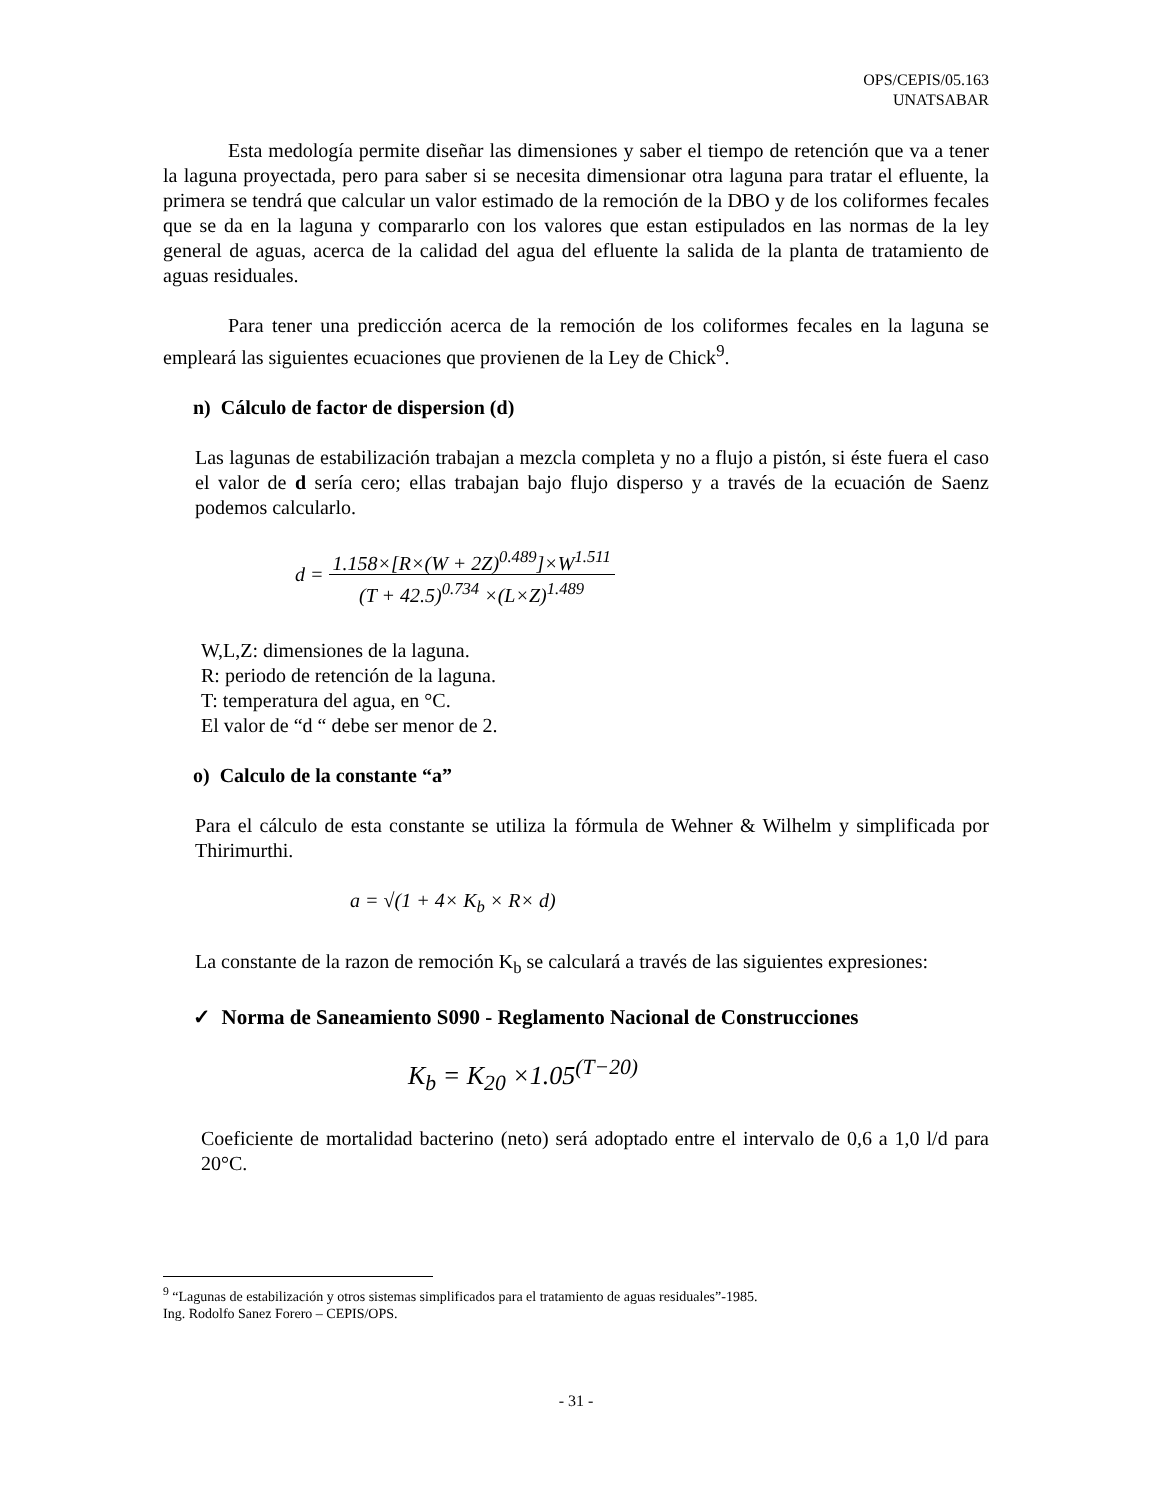OPS/CEPIS/05.163
UNATSABAR
Esta medología permite diseñar las dimensiones y saber el tiempo de retención que va a tener la laguna proyectada, pero para saber si se necesita dimensionar otra laguna para tratar el efluente, la primera se tendrá que calcular un valor estimado de la remoción de la DBO y de los coliformes fecales que se da en la laguna y compararlo con los valores que estan estipulados en las normas de la ley general de aguas, acerca de la calidad del agua del efluente la salida de la planta de tratamiento de aguas residuales.
Para tener una predicción acerca de la remoción de los coliformes fecales en la laguna se empleará las siguientes ecuaciones que provienen de la Ley de Chick<sup>9</sup>.
n) Cálculo de factor de dispersion (d)
Las lagunas de estabilización trabajan a mezcla completa y no a flujo a pistón, si éste fuera el caso el valor de d sería cero; ellas trabajan bajo flujo disperso y a través de la ecuación de Saenz podemos calcularlo.
d = 1.158×[R×(W + 2Z)<sup>0.489</sup>]×W<sup>1.511</sup>
(T + 42.5)<sup>0.734</sup> ×(L×Z)<sup>1.489</sup>
W,L,Z: dimensiones de la laguna.
R: periodo de retención de la laguna.
T: temperatura del agua, en °C.
El valor de “d “ debe ser menor de 2.
o) Calculo de la constante “a”
Para el cálculo de esta constante se utiliza la fórmula de Wehner & Wilhelm y simplificada por Thirimurthi.
a = √(1 + 4× K<sub>b</sub> × R× d)
La constante de la razon de remoción K<sub>b</sub> se calculará a través de las siguientes expresiones:
✓ Norma de Saneamiento S090 - Reglamento Nacional de Construcciones
K<sub>b</sub> = K<sub>20</sub> ×1.05<sup>(T−20)</sup>
Coeficiente de mortalidad bacterino (neto) será adoptado entre el intervalo de 0,6 a 1,0 l/d para 20°C.
<sup>9</sup> “Lagunas de estabilización y otros sistemas simplificados para el tratamiento de aguas residuales”-1985.
Ing. Rodolfo Sanez Forero – CEPIS/OPS.
- 31 -